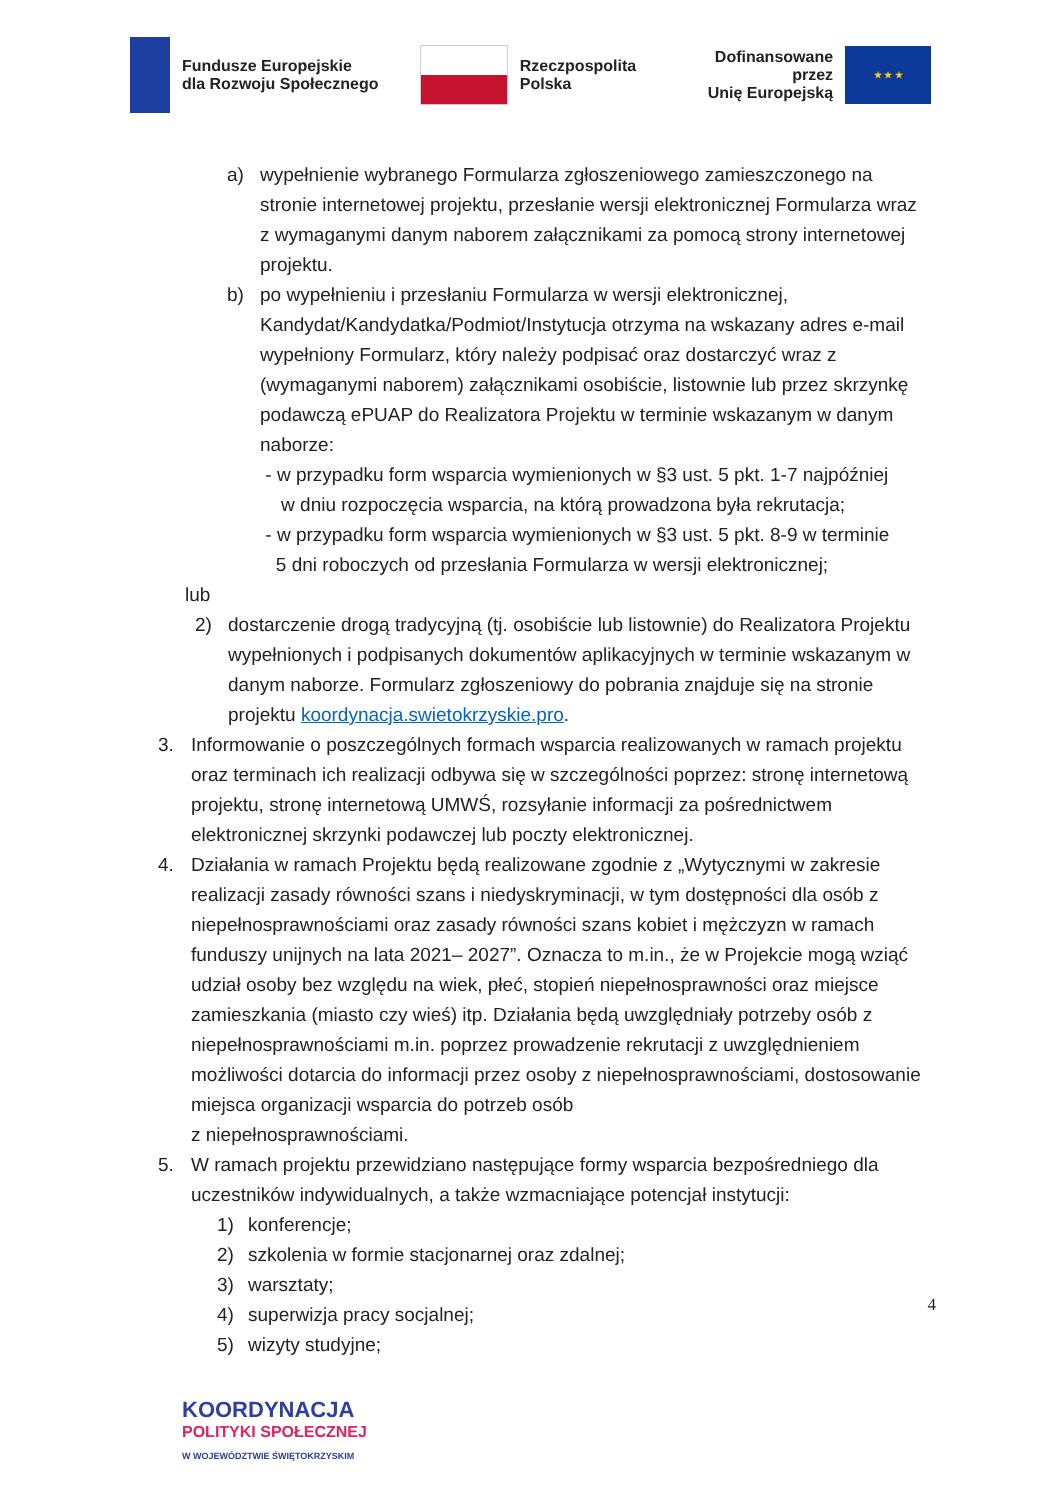Fundusze Europejskie
dla Rozwoju Społecznego
Rzeczpospolita
Polska
Dofinansowane przez
Unię Europejską
★ ★ ★
a) wypełnienie wybranego Formularza zgłoszeniowego zamieszczonego na stronie internetowej projektu, przesłanie wersji elektronicznej Formularza wraz z wymaganymi danym naborem załącznikami za pomocą strony internetowej projektu.
b) po wypełnieniu i przesłaniu Formularza w wersji elektronicznej, Kandydat/Kandydatka/Podmiot/Instytucja otrzyma na wskazany adres e-mail wypełniony Formularz, który należy podpisać oraz dostarczyć wraz z (wymaganymi naborem) załącznikami osobiście, listownie lub przez skrzynkę podawczą ePUAP do Realizatora Projektu w terminie wskazanym w danym naborze:
- w przypadku form wsparcia wymienionych w §3 ust. 5 pkt. 1-7 najpóźniej
w dniu rozpoczęcia wsparcia, na którą prowadzona była rekrutacja;
- w przypadku form wsparcia wymienionych w §3 ust. 5 pkt. 8-9 w terminie
5 dni roboczych od przesłania Formularza w wersji elektronicznej;
lub
2) dostarczenie drogą tradycyjną (tj. osobiście lub listownie) do Realizatora Projektu wypełnionych i podpisanych dokumentów aplikacyjnych w terminie wskazanym w danym naborze. Formularz zgłoszeniowy do pobrania znajduje się na stronie projektu koordynacja.swietokrzyskie.pro.
3. Informowanie o poszczególnych formach wsparcia realizowanych w ramach projektu oraz terminach ich realizacji odbywa się w szczególności poprzez: stronę internetową projektu, stronę internetową UMWŚ, rozsyłanie informacji za pośrednictwem elektronicznej skrzynki podawczej lub poczty elektronicznej.
4. Działania w ramach Projektu będą realizowane zgodnie z „Wytycznymi w zakresie realizacji zasady równości szans i niedyskryminacji, w tym dostępności dla osób z niepełnosprawnościami oraz zasady równości szans kobiet i mężczyzn w ramach funduszy unijnych na lata 2021– 2027”. Oznacza to m.in., że w Projekcie mogą wziąć udział osoby bez względu na wiek, płeć, stopień niepełnosprawności oraz miejsce zamieszkania (miasto czy wieś) itp. Działania będą uwzględniały potrzeby osób z niepełnosprawnościami m.in. poprzez prowadzenie rekrutacji z uwzględnieniem możliwości dotarcia do informacji przez osoby z niepełnosprawnościami, dostosowanie miejsca organizacji wsparcia do potrzeb osób
z niepełnosprawnościami.
5. W ramach projektu przewidziano następujące formy wsparcia bezpośredniego dla uczestników indywidualnych, a także wzmacniające potencjał instytucji:
1) konferencje;
2) szkolenia w formie stacjonarnej oraz zdalnej;
3) warsztaty;
4) superwizja pracy socjalnej;
5) wizyty studyjne;
4
KOORDYNACJA
POLITYKI SPOŁECZNEJ
W WOJEWÓDZTWIE ŚWIĘTOKRZYSKIM